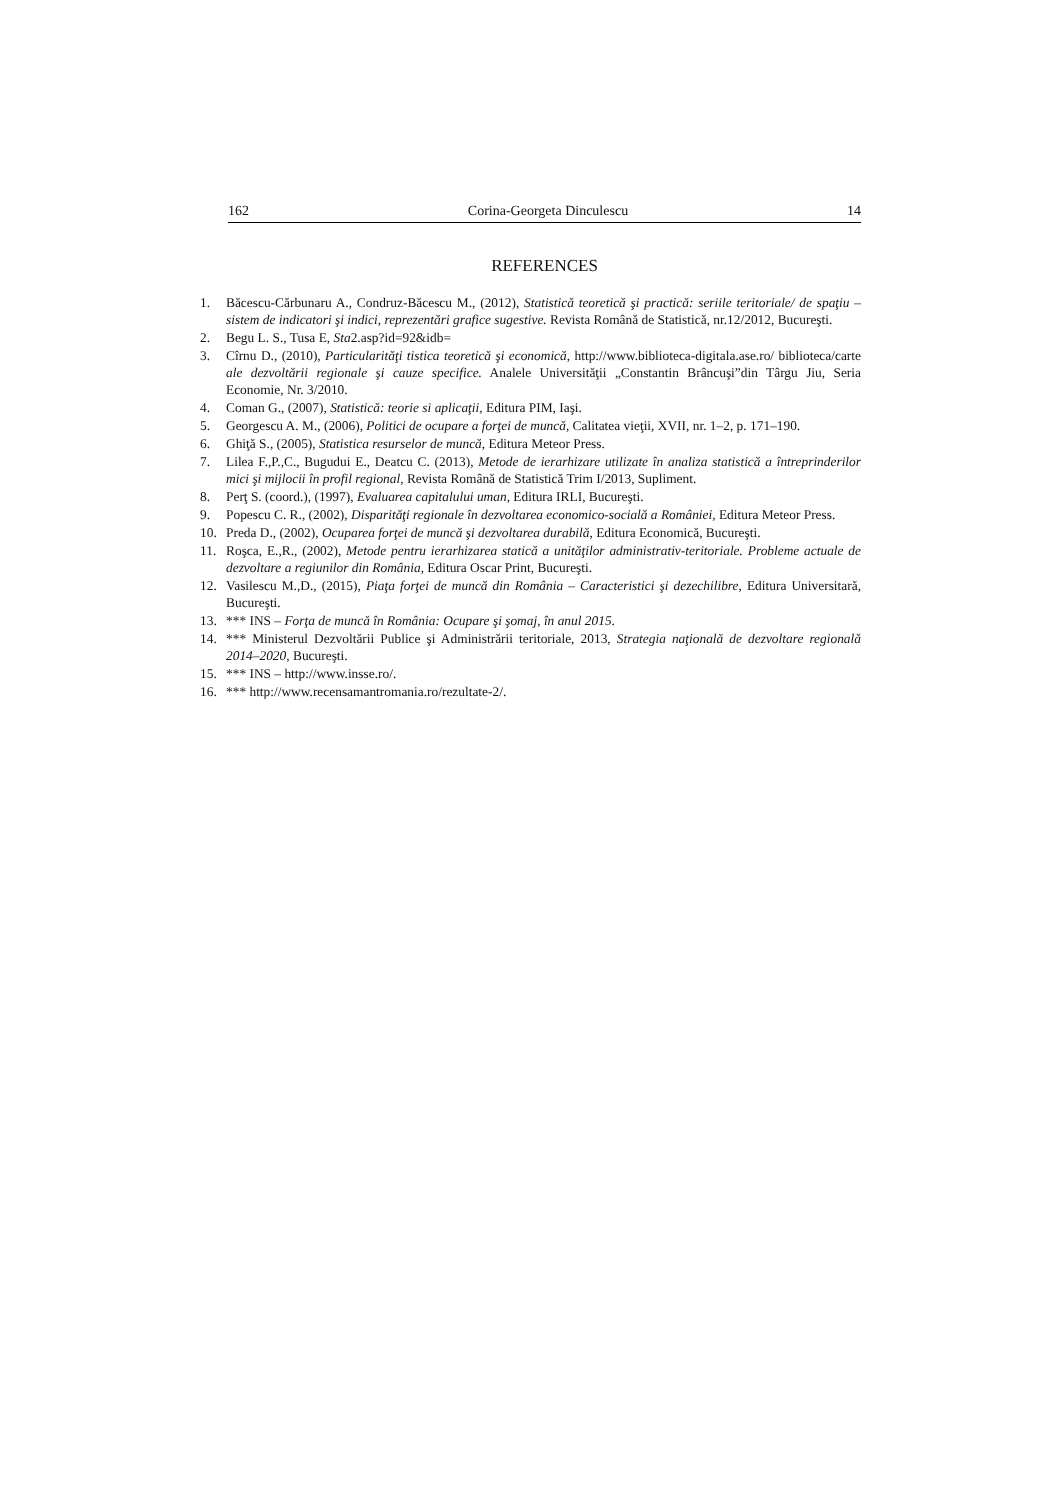162 Corina-Georgeta Dinculescu 14
REFERENCES
1. Băcescu-Cărbunaru A., Condruz-Băcescu M., (2012), Statistică teoretică şi practică: seriile teritoriale/ de spaţiu – sistem de indicatori şi indici, reprezentări grafice sugestive. Revista Română de Statistică, nr.12/2012, Bucureşti.
2. Begu L. S., Tusa E, Sta2.asp?id=92&idb=
3. Cîrnu D., (2010), Particularităţi tistica teoretică şi economică, http://www.biblioteca-digitala.ase.ro/ biblioteca/carte ale dezvoltării regionale şi cauze specifice. Analele Universităţii „Constantin Brâncuşi”din Târgu Jiu, Seria Economie, Nr. 3/2010.
4. Coman G., (2007), Statistică: teorie si aplicaţii, Editura PIM, Iaşi.
5. Georgescu A. M., (2006), Politici de ocupare a forţei de muncă, Calitatea vieţii, XVII, nr. 1–2, p. 171–190.
6. Ghiţă S., (2005), Statistica resurselor de muncă, Editura Meteor Press.
7. Lilea F.,P.,C., Bugudui E., Deatcu C. (2013), Metode de ierarhizare utilizate în analiza statistică a întreprinderilor mici şi mijlocii în profil regional, Revista Română de Statistică Trim I/2013, Supliment.
8. Perţ S. (coord.), (1997), Evaluarea capitalului uman, Editura IRLI, Bucureşti.
9. Popescu C. R., (2002), Disparităţi regionale în dezvoltarea economico-socială a României, Editura Meteor Press.
10. Preda D., (2002), Ocuparea forţei de muncă şi dezvoltarea durabilă, Editura Economică, Bucureşti.
11. Roşca, E.,R., (2002), Metode pentru ierarhizarea statică a unităţilor administrativ-teritoriale. Probleme actuale de dezvoltare a regiunilor din România, Editura Oscar Print, Bucureşti.
12. Vasilescu M.,D., (2015), Piaţa forţei de muncă din România – Caracteristici şi dezechilibre, Editura Universitară, Bucureşti.
13. *** INS – Forţa de muncă în România: Ocupare şi şomaj, în anul 2015.
14. *** Ministerul Dezvoltării Publice şi Administrării teritoriale, 2013, Strategia naţională de dezvoltare regională 2014–2020, Bucureşti.
15. *** INS – http://www.insse.ro/.
16. *** http://www.recensamantromania.ro/rezultate-2/.